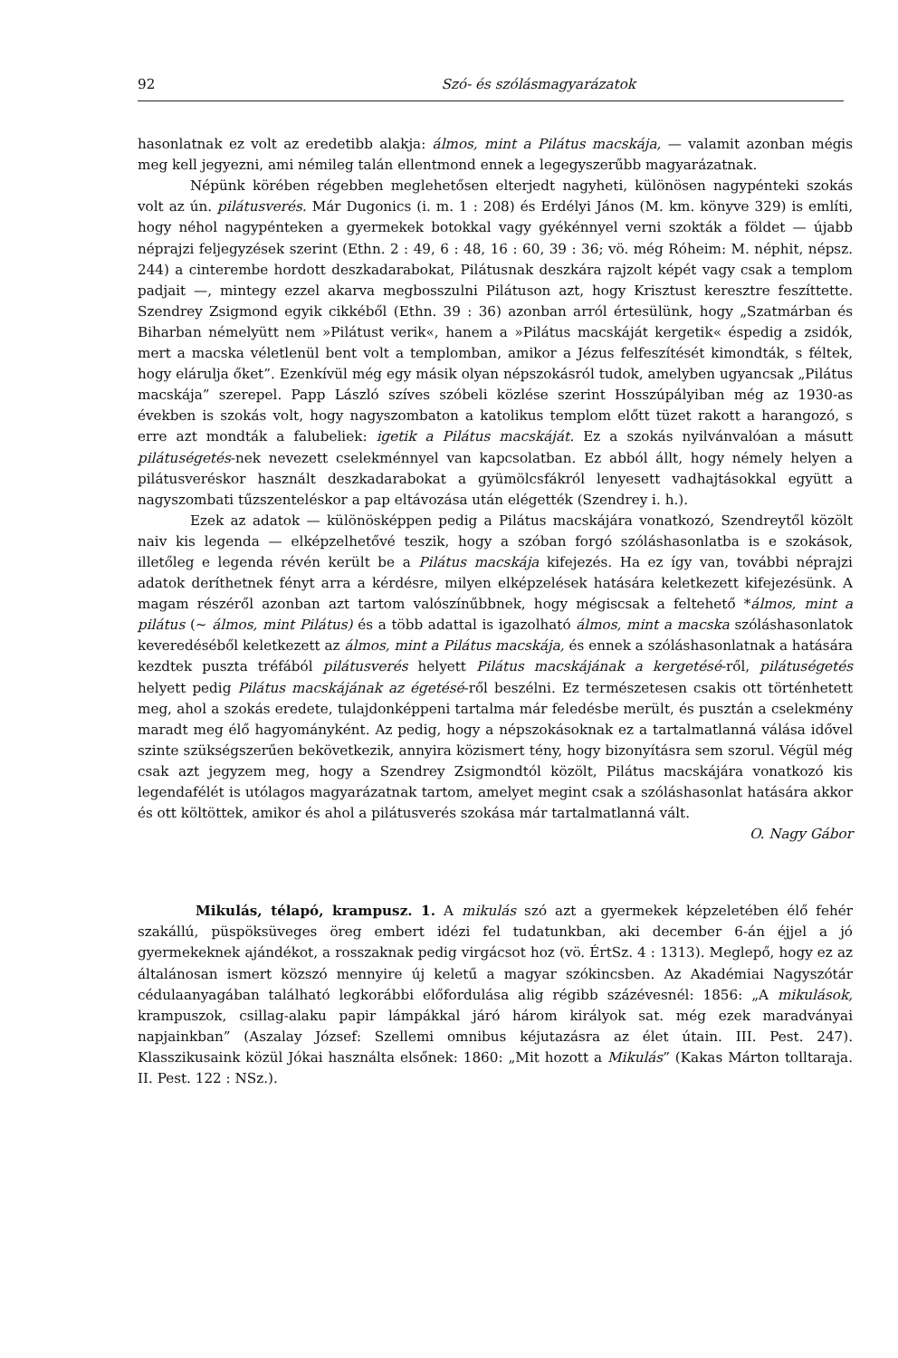92 Szó- és szólásmagyarázatok
hasonlatnak ez volt az eredetibb alakja: álmos, mint a Pilátus macskája, — valamit azonban mégis meg kell jegyezni, ami némileg talán ellentmond ennek a legegyszerűbb magyarázatnak.
Népünk körében régebben meglehetősen elterjedt nagyheti, különösen nagypénteki szokás volt az ún. pilátusverés. Már Dugonics (i. m. 1 : 208) és Erdélyi János (M. km. könyve 329) is említi, hogy néhol nagypénteken a gyermekek botokkal vagy gyékénnyel verni szokták a földet — újabb néprajzi feljegyzések szerint (Ethn. 2 : 49, 6 : 48, 16 : 60, 39 : 36; vö. még Róheim: M. néphit, népsz. 244) a cinterembe hordott deszkadarabokat, Pilátusnak deszkára rajzolt képét vagy csak a templom padjait —, mintegy ezzel akarva megbosszulni Pilátuson azt, hogy Krisztust keresztre feszíttette. Szendrey Zsigmond egyik cikkéből (Ethn. 39 : 36) azonban arról értesülünk, hogy „Szatmárban és Biharban némelyütt nem »Pilátust verik«, hanem a »Pilátus macskáját kergetik« éspedig a zsidók, mert a macska véletlenül bent volt a templomban, amikor a Jézus felfeszítését kimondták, s féltek, hogy elárulja őket”. Ezenkívül még egy másik olyan népszokásról tudok, amelyben ugyancsak „Pilátus macskája” szerepel. Papp László szíves szóbeli közlése szerint Hosszúpályiban még az 1930-as években is szokás volt, hogy nagyszombaton a katolikus templom előtt tüzet rakott a harangozó, s erre azt mondták a falubeliek: igetik a Pilátus macskáját. Ez a szokás nyilvánvalóan a másutt pilátuségetés-nek nevezett cselekménnyel van kapcsolatban. Ez abból állt, hogy némely helyen a pilátusveréskor használt deszkadarabokat a gyümölcsfákról lenyesett vadhajtásokkal együtt a nagyszombati tűzszenteléskor a pap eltávozása után elégették (Szendrey i. h.).
Ezek az adatok — különösképpen pedig a Pilátus macskájára vonatkozó, Szendreytől közölt naiv kis legenda — elképzelhetővé teszik, hogy a szóban forgó szóláshasonlatba is e szokások, illetőleg e legenda révén került be a Pilátus macskája kifejezés. Ha ez így van, további néprajzi adatok deríthetnek fényt arra a kérdésre, milyen elképzelések hatására keletkezett kifejezésünk. A magam részéről azonban azt tartom valószínűbbnek, hogy mégiscsak a feltehető *álmos, mint a pilátus (∼ álmos, mint Pilátus) és a több adattal is igazolható álmos, mint a macska szóláshasonlatok keveredéséből keletkezett az álmos, mint a Pilátus macskája, és ennek a szóláshasonlatnak a hatására kezdtek puszta tréfából pilátusverés helyett Pilátus macskájának a kergetésé-ről, pilátuségetés helyett pedig Pilátus macskájának az égetésé-ről beszélni. Ez természetesen csakis ott történhetett meg, ahol a szokás eredete, tulajdonképpeni tartalma már feledésbe merült, és pusztán a cselekmény maradt meg élő hagyományként. Az pedig, hogy a népszokásoknak ez a tartalmatlanná válása idővel szinte szükségszerűen bekövetkezik, annyira közismert tény, hogy bizonyításra sem szorul. Végül még csak azt jegyzem meg, hogy a Szendrey Zsigmondtól közölt, Pilátus macskájára vonatkozó kis legendafélét is utólagos magyarázatnak tartom, amelyet megint csak a szóláshasonlat hatására akkor és ott költöttek, amikor és ahol a pilátusverés szokása már tartalmatlanná vált.
O. Nagy Gábor
Mikulás, télapó, krampusz. 1. A mikulás szó azt a gyermekek képzeletében élő fehér szakállú, püspöksüveges öreg embert idézi fel tudatunkban, aki december 6-án éjjel a jó gyermekeknek ajándékot, a rosszaknak pedig virgácsot hoz (vö. ÉrtSz. 4 : 1313). Meglepő, hogy ez az általánosan ismert közszó mennyire új keletű a magyar szókincsben. Az Akadémiai Nagyszótár cédulaanyagában található legkorábbi előfordulása alig régibb százévesnél: 1856: „A mikulások, krampuszok, csillag-alaku papir lámpákkal járó három királyok sat. még ezek maradványai napjainkban” (Aszalay József: Szellemi omnibus kéjutazásra az élet útain. III. Pest. 247). Klasszikusaink közül Jókai használta elsőnek: 1860: „Mit hozott a Mikulás” (Kakas Márton tolltaraja. II. Pest. 122 : NSz.).